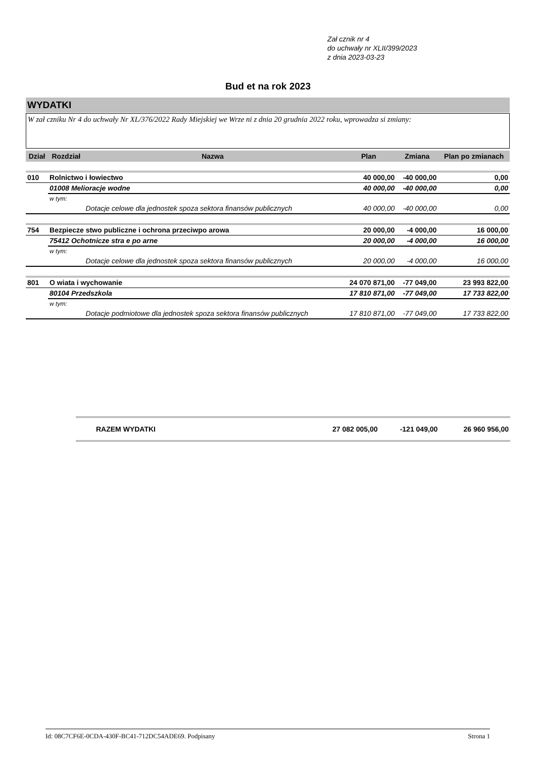Zał cznik nr 4
do uchwały nr XLII/399/2023
z dnia 2023-03-23
Bud et na rok 2023
WYDATKI
W zał czniku Nr 4 do uchwały Nr XL/376/2022 Rady Miejskiej we Wrze ni z dnia 20 grudnia 2022 roku, wprowadza si zmiany:
| Dział | Rozdział | Nazwa | Plan | Zmiana | Plan po zmianach |
| --- | --- | --- | --- | --- | --- |
| 010 | Rolnictwo i łowiectwo | | 40 000,00 | -40 000,00 | 0,00 |
| | 01008 Melioracje wodne | | 40 000,00 | -40 000,00 | 0,00 |
| | w tym: | | | | |
| | | Dotacje celowe dla jednostek spoza sektora finansów publicznych | 40 000,00 | -40 000,00 | 0,00 |
| 754 | Bezpiecze stwo publiczne i ochrona przeciwpo arowa | | 20 000,00 | -4 000,00 | 16 000,00 |
| | 75412 Ochotnicze stra e po arne | | 20 000,00 | -4 000,00 | 16 000,00 |
| | w tym: | | | | |
| | | Dotacje celowe dla jednostek spoza sektora finansów publicznych | 20 000,00 | -4 000,00 | 16 000,00 |
| 801 | O wiata i wychowanie | | 24 070 871,00 | -77 049,00 | 23 993 822,00 |
| | 80104 Przedszkola | | 17 810 871,00 | -77 049,00 | 17 733 822,00 |
| | w tym: | | | | |
| | | Dotacje podmiotowe dla jednostek spoza sektora finansów publicznych | 17 810 871,00 | -77 049,00 | 17 733 822,00 |
| RAZEM WYDATKI | 27 082 005,00 | -121 049,00 | 26 960 956,00 |
Id: 08C7CF6E-0CDA-430F-BC41-712DC54ADE69. Podpisany Strona 1